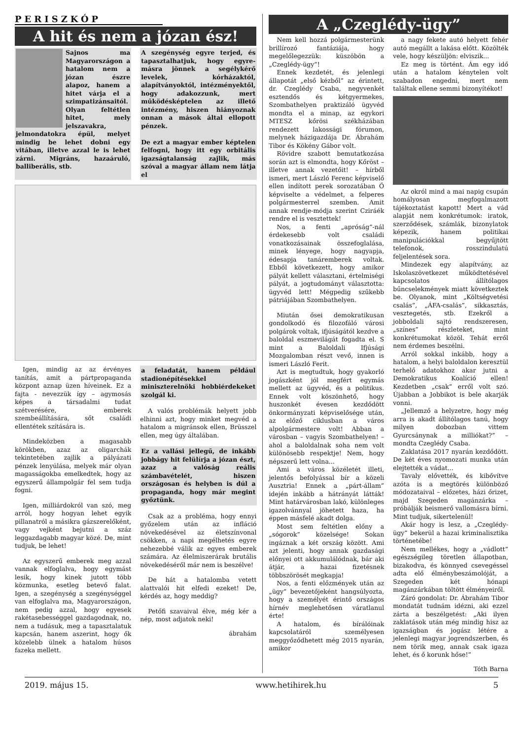PERISZKÓP
A hit és nem a józan ész!
Sajnos ma Magyarországon a hatalom nem a józan észre alapoz, hanem a hitet várja el a szimpatizánsaitól. Olyan feltétlen hitet, mely jelszavakra, jelmondatokra épül, melyet mindig be lehet dobni egy vitában, illetve azzal le is lehet zárni. Migráns, hazaáruló, balliberális, stb.
A szegénység egyre terjed, és tapasztalhatjuk, hogy egyre-másra jönnek a segélykérő levelek, kórházaktól, alapítványoktól, intézményektől, hogy adakozzunk, mert működésképtelen az illető intézmény, hiszen hiányoznak onnan a mások által ellopott pénzek.
De ezt a magyar ember képtelen felfogni, hogy itt egy orbitális igazságtalanság zajlik, más szóval a magyar állam nem látja el
Igen, mindig az az érvényes tanítás, amit a pártpropaganda központ aznap üzen híveinek. Ez a fajta - nevezzük így – agymosás képes a társadalmi tudat szétverésére, emberek szembeállítására, sőt családi ellentétek szítására is.
Mindeközben a magasabb körökben, azaz az oligarchák tekintetében zajlik a pályázati pénzek lenyúlása, melyek már olyan magasságokba emelkedtek, hogy az egyszerű állampolgár fel sem tudja fogni.
Igen, milliárdokról van szó, meg arról, hogy hogyan lehet egyik pillanatról a másikra gázszerelőként, vagy vejként bejutni a száz leggazdagabb magyar közé. De, mint tudjuk, be lehet!
Az egyszerű emberek meg azzal vannak elfoglalva, hogy egymást lesik, hogy kinek jutott több közmunka, esetleg betevő falat. Igen, a szegénység a szegénységgel van elfoglalva ma, Magyarországon, nem pedig azzal, hogy egyesek rakétasebességgel gazdagodnak, no, nem a tudásuk, meg a tapasztalatuk kapcsán, hanem aszerint, hogy ők közelebb ülnek a hatalom húsos fazeka mellett.
a feladatát, hanem például stadionépítésekkel miniszterelnöki hobbiérdekeket szolgál ki.
A valós problémák helyett jobb elhinni azt, hogy minket megvéd a hatalom a migránsok ellen, Brüsszel ellen, meg úgy általában.
Ez a vallási jellegű, de inkább jobbágy hit felülírja a józan észt, azaz a valóság reális számbavételét, hiszen országosan és helyben is dúl a propaganda, hogy már megint győztünk.
Csak az a probléma, hogy ennyi győzelem után az infláció növekedésével az életszínvonal csökken, a napi megélhetés egyre nehezebbé válik az egyes emberek számára. Az élelmiszerárak brutális növekedéséről már nem is beszélve!
De hát a hatalomba vetett alattvalói hit elfedi ezeket! De, kérdés az, hogy meddig?
Petőfi szavaival élve, még kér a nép, most adjatok neki!
ábrahám
A „Czeglédy-ügy”
Nem kell hozzá polgármesterünk brillírozó fantáziája, hogy megelőlegezzük: küszöbön a „Czeglédy-ügy”!
Ennek kezdetét, és jelenlegi állapotát „első kézből” az érintett, dr. Czeglédy Csaba, negyvenkét esztendős és kétgyermekes, Szombathelyen praktizáló ügyvéd mondta el a minap, az egykori MTESZ kőrösi székházában rendezett lakossági fórumon, melynek házigazdája Dr. Ábrahám Tibor és Kökény Gábor volt.
Rövidre szabott bemutatkozása során azt is elmondta, hogy Kőröst – illetve annak vezetőit! – hírből ismeri, mert László Ferenc képviselő ellen indított perek sorozatában Ő képviselte a védelmet, a felperes polgármesterrel szemben. Amit annak rendje-módja szerint Cziráék rendre el is vesztettek!
Nos, a fenti „apróság”-nál érdekesebb volt családi vonatkozásainak összefoglalása, minek lényege, hogy nagyapja, édesapja tanáremberek voltak. Ebből következett, hogy amikor pályát kellett választani, értelmiségi pályát, a jogtudományt választotta: ügyvéd lett! Mégpedig szűkebb pátriájában Szombathelyen.
Miután ősei demokratikusan gondolkodó és filozofáló városi polgárok voltak, ifjúságától kezdve a baloldal eszmevilágát fogadta el. S mint a Baloldali Ifjúsági Mozgalomban részt vevő, innen is ismeri László Ferit.
Azt is megtudtuk, hogy gyakorló jogászként jól megfért egymás mellett az ügyvéd, és a politikus. Ennek volt köszönhető, hogy huszonkét évesen kezdődött önkormányzati képviselősége után, az előző ciklusban a város alpolgármestere volt! Abban a városban – vagyis Szombathelyen! – ahol a baloldalnak soha nem volt különösebb respektje! Nem, hogy népszerű lett volna...
Ami a város közéletét illeti, jelentős befolyással bír a közeli Ausztria! Ennek a „párt-állam” idején inkább a hátrányát látták! Mint határvárosban lakó, különleges igazolvánnyal jöhetett haza, ha éppen másfelé akadt dolga.
Most sem feltétlen előny a „sógorok” közelsége! Sokan ingáznak a két ország között. Ami azt jelenti, hogy annak gazdasági előnyei ott akkumulálódnak, bár aki átjár, a hazai fizetésnek többszörösét megkapja!
Nos, a fenti előzmények után az „ügy” bevezetőjeként hangsúlyozta, hogy a személyét érintő országos hírnév meglehetősen váratlanul érte!
A hatalom, és bírálóinak kapcsolatáról személyesen meggyőződhetett még 2015 nyarán, amikor
a nagy fekete autó helyett fehér autó megállt a lakása előtt. Közölték vele, hogy készüljön: elviszik...
Ez meg is történt. Ám egy idő után a hatalom kénytelen volt szabadon engedni, mert nem találtak ellene semmi bizonyítékot!
Az okról mind a mai napig csupán homályosan megfogalmazott tájékoztatást kapott! Mert a vád alapját nem konkrétumok: iratok, szerződések, számlák, bizonylatok képezik, hanem politikai manipulációkkal begyűjtött telefonok, rosszindulatú feljelentések sora.
Mindezek egy alapítvány, az Iskolaszövetkezet működtetésével kapcsolatos állítólagos bűncselekmények miatt következtek be. Olyanok, mint „Költségvetési csalás”, „ÁFA-csalás”, sikkasztás, vesztegetés, stb. Ezekről a jobboldali sajtó rendszeresen, „színes” részleteket, mint konkrétumokat közöl. Tehát erről nem érdemes beszélni.
Arról sokkal inkább, hogy a hatalom, a helyi baloldalon keresztül terhelő adatokhoz akar jutni a Demokratikus Koalíció ellen! Kezdetben „csak” erről volt szó. Újabban a Jobbikot is bele akarják vonni.
„Jellemző a helyzetre, hogy még arra is akadt állítólagos tanú, hogy milyen dobozban vittem Gyurcsánynak a milliókat?” – mondta Czeglédy Csaba.
Zaklatása 2017 nyarán kezdődött. De két éves nyomozati munka után elejtették a vádat...
Tavaly elővették, és kibővítve azóta is a megtörés különböző módozataival – előzetes, házi őrizet, majd Szegeden magánzárka – próbálják beismerő vallomásra bírni. Mint tudjuk, sikertelenül!
Akár hogy is lesz, a „Czeglédy-ügy” bekerül a hazai kriminalisztika történetébe!
Nem mellékes, hogy a „vádlott” egészségileg töretlen állapotban, bizakodva, és könnyed csevegéssel adta elő élménybeszámolóját, a Szegeden két hónapi magánzárkában töltött élményeiről.
Záró gondolat: Dr. Ábrahám Tibor mondatát tudnám idézni, aki ezzel zárta a beszélgetést: „Aki ilyen zaklatások után még mindig hisz az igazságban és jogász létére a jelenlegi magyar jogrendszerben, és nem törik meg, annak csak igaza lehet, és ő korunk hőse!”
Tóth Barna
2019. május 15. www.hetihirek.hu 5